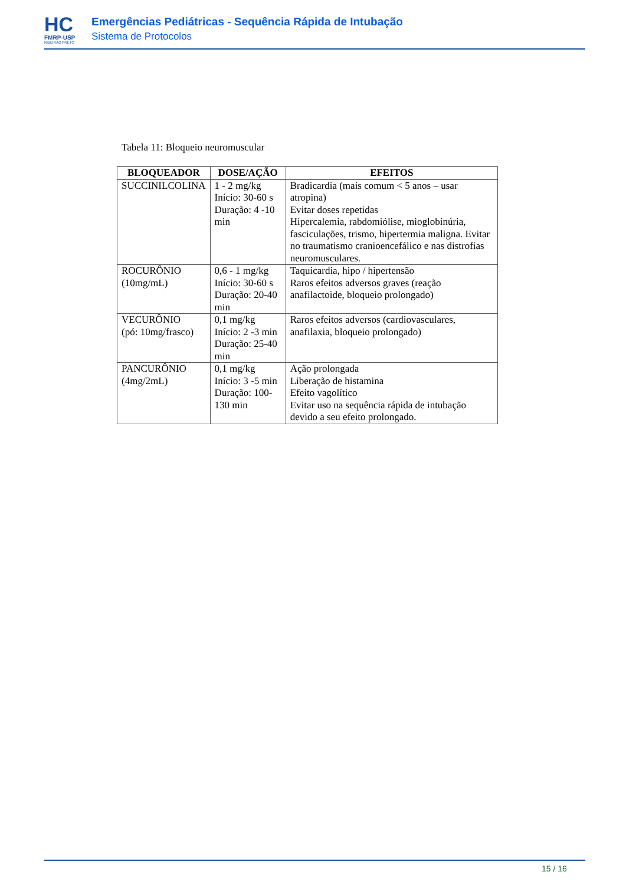HC
FMRP-USP
RIBEIRÃO PRETO
Emergências Pediátricas - Sequência Rápida de Intubação
Sistema de Protocolos
Tabela 11: Bloqueio neuromuscular
| BLOQUEADOR | DOSE/AÇÃO | EFEITOS |
| --- | --- | --- |
| SUCCINILCOLINA | 1 - 2 mg/kg Início: 30-60 s Duração: 4 -10 min | Bradicardia (mais comum < 5 anos – usar atropina) Evitar doses repetidas Hipercalemia, rabdomiólise, mioglobinúria, fasciculações, trismo, hipertermia maligna. Evitar no traumatismo cranioencefálico e nas distrofias neuromusculares. |
| ROCURÔNIO (10mg/mL) | 0,6 - 1 mg/kg Início: 30-60 s Duração: 20-40 min | Taquicardia, hipo / hipertensão Raros efeitos adversos graves (reação anafilactoide, bloqueio prolongado) |
| VECURÔNIO (pó: 10mg/frasco) | 0,1 mg/kg Início: 2 -3 min Duração: 25-40 min | Raros efeitos adversos (cardiovasculares, anafilaxia, bloqueio prolongado) |
| PANCURÔNIO (4mg/2mL) | 0,1 mg/kg Início: 3 -5 min Duração: 100-130 min | Ação prolongada Liberação de histamina Efeito vagolítico Evitar uso na sequência rápida de intubação devido a seu efeito prolongado. |
15 / 16